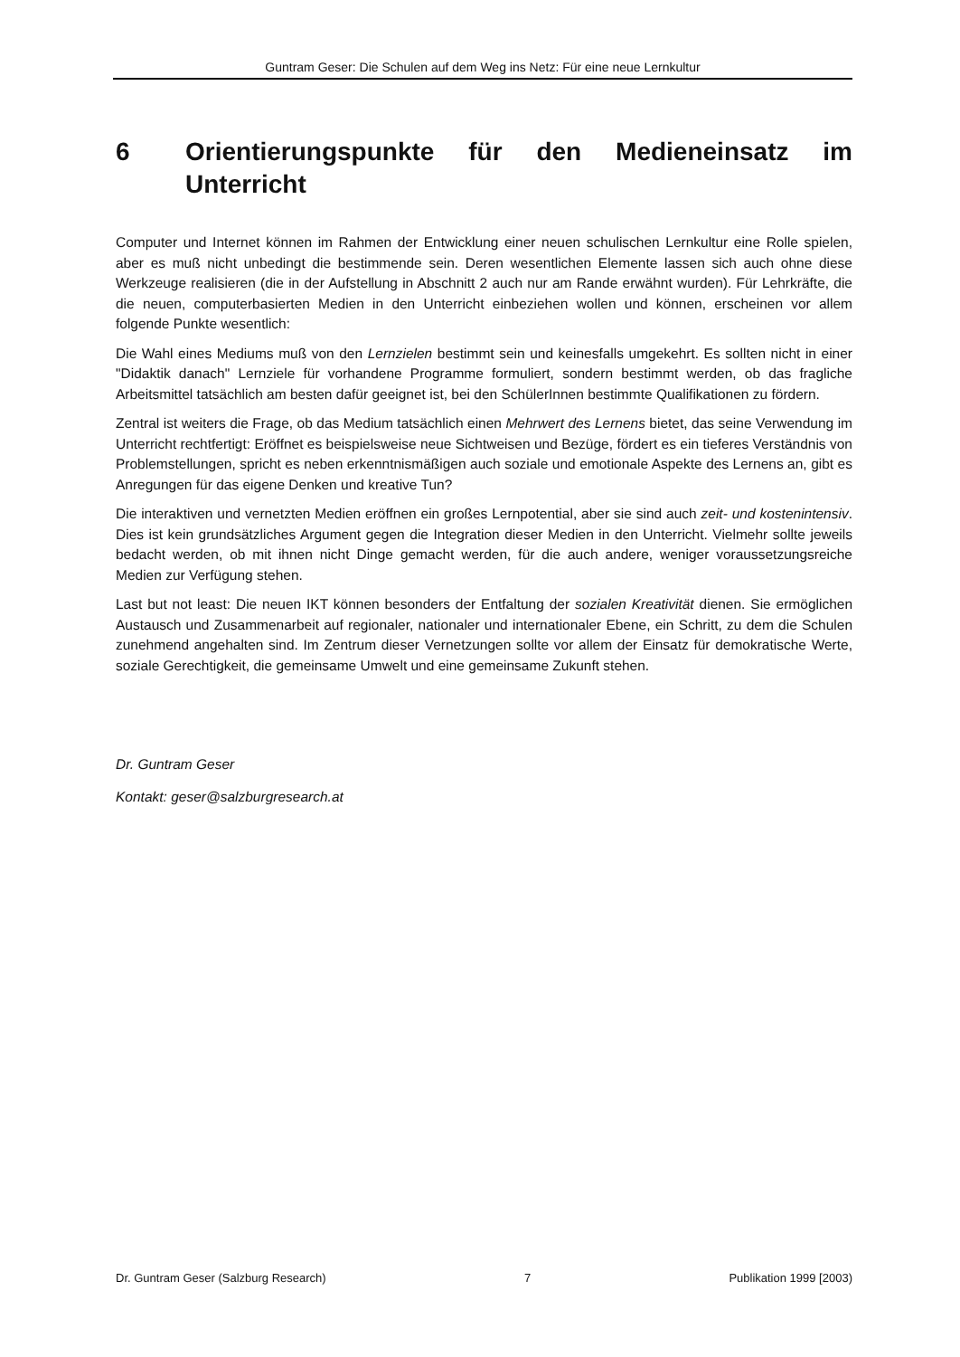Guntram Geser: Die Schulen auf dem Weg ins Netz: Für eine neue Lernkultur
6 Orientierungspunkte für den Medieneinsatz im Unterricht
Computer und Internet können im Rahmen der Entwicklung einer neuen schulischen Lernkultur eine Rolle spielen, aber es muß nicht unbedingt die bestimmende sein. Deren wesentlichen Elemente lassen sich auch ohne diese Werkzeuge realisieren (die in der Aufstellung in Abschnitt 2 auch nur am Rande erwähnt wurden). Für Lehrkräfte, die die neuen, computerbasierten Medien in den Unterricht einbeziehen wollen und können, erscheinen vor allem folgende Punkte wesentlich:
Die Wahl eines Mediums muß von den Lernzielen bestimmt sein und keinesfalls umgekehrt. Es sollten nicht in einer "Didaktik danach" Lernziele für vorhandene Programme formuliert, sondern bestimmt werden, ob das fragliche Arbeitsmittel tatsächlich am besten dafür geeignet ist, bei den SchülerInnen bestimmte Qualifikationen zu fördern.
Zentral ist weiters die Frage, ob das Medium tatsächlich einen Mehrwert des Lernens bietet, das seine Verwendung im Unterricht rechtfertigt: Eröffnet es beispielsweise neue Sichtweisen und Bezüge, fördert es ein tieferes Verständnis von Problemstellungen, spricht es neben erkenntnismäßigen auch soziale und emotionale Aspekte des Lernens an, gibt es Anregungen für das eigene Denken und kreative Tun?
Die interaktiven und vernetzten Medien eröffnen ein großes Lernpotential, aber sie sind auch zeit- und kostenintensiv. Dies ist kein grundsätzliches Argument gegen die Integration dieser Medien in den Unterricht. Vielmehr sollte jeweils bedacht werden, ob mit ihnen nicht Dinge gemacht werden, für die auch andere, weniger voraussetzungsreiche Medien zur Verfügung stehen.
Last but not least: Die neuen IKT können besonders der Entfaltung der sozialen Kreativität dienen. Sie ermöglichen Austausch und Zusammenarbeit auf regionaler, nationaler und internationaler Ebene, ein Schritt, zu dem die Schulen zunehmend angehalten sind. Im Zentrum dieser Vernetzungen sollte vor allem der Einsatz für demokratische Werte, soziale Gerechtigkeit, die gemeinsame Umwelt und eine gemeinsame Zukunft stehen.
Dr. Guntram Geser
Kontakt: geser@salzburgresearch.at
Dr. Guntram Geser (Salzburg Research) 7 Publikation 1999 [2003)